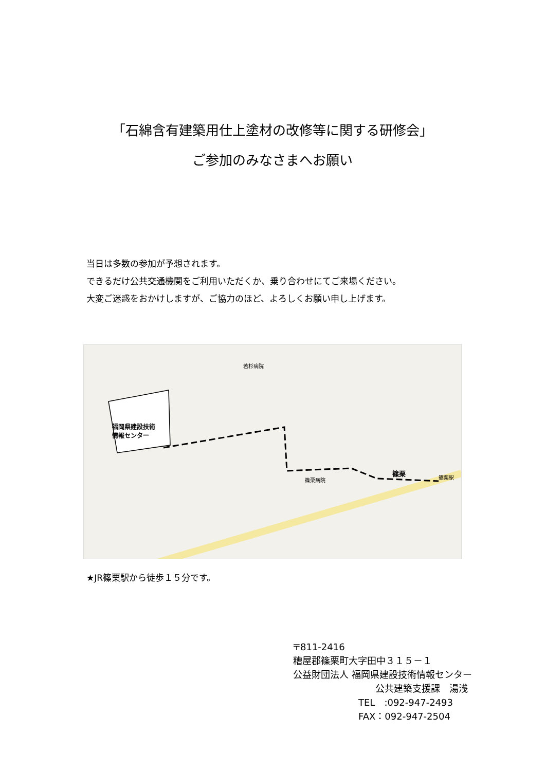「石綿含有建築用仕上塗材の改修等に関する研修会」
ご参加のみなさまへお願い
当日は多数の参加が予想されます。
できるだけ公共交通機関をご利用いただくか、乗り合わせにてご来場ください。
大変ご迷惑をおかけしますが、ご協力のほど、よろしくお願い申し上げます。
福岡県建設技術
情報センター
篠栗
篠栗駅
若杉病院
篠栗病院
★JR篠栗駅から徒歩１５分です。
〒811-2416
糟屋郡篠栗町大字田中３１５－１
公益財団法人 福岡県建設技術情報センター
公共建築支援課　湯浅
TEL　:092-947-2493
FAX：092-947-2504